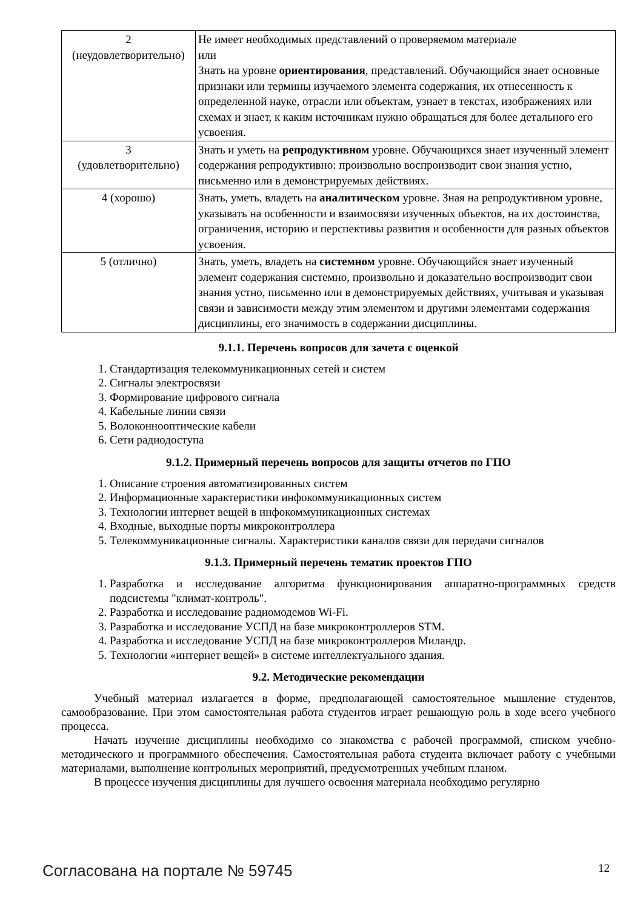| 2 (неудовлетворительно) | Не имеет необходимых представлений о проверяемом материале или Знать на уровне ориентирования , представлений. Обучающийся знает основные признаки или термины изучаемого элемента содержания, их отнесенность к определенной науке, отрасли или объектам, узнает в текстах, изображениях или схемах и знает, к каким источникам нужно обращаться для более детального его усвоения. |
| 3 (удовлетворительно) | Знать и уметь на репродуктивном уровне. Обучающихся знает изученный элемент содержания репродуктивно: произвольно воспроизводит свои знания устно, письменно или в демонстрируемых действиях. |
| 4 (хорошо) | Знать, уметь, владеть на аналитическом уровне. Зная на репродуктивном уровне, указывать на особенности и взаимосвязи изученных объектов, на их достоинства, ограничения, историю и перспективы развития и особенности для разных объектов усвоения. |
| 5 (отлично) | Знать, уметь, владеть на системном уровне. Обучающийся знает изученный элемент содержания системно, произвольно и доказательно воспроизводит свои знания устно, письменно или в демонстрируемых действиях, учитывая и указывая связи и зависимости между этим элементом и другими элементами содержания дисциплины, его значимость в содержании дисциплины. |
9.1.1. Перечень вопросов для зачета с оценкой
1. Стандартизация телекоммуникационных сетей и систем
2. Сигналы электросвязи
3. Формирование цифрового сигнала
4. Кабельные линии связи
5. Волоконнооптические кабели
6. Сети радиодоступа
9.1.2. Примерный перечень вопросов для защиты отчетов по ГПО
1. Описание строения автоматизированных систем
2. Информационные характеристики инфокоммуникационных систем
3. Технологии интернет вещей в инфокоммуникационных системах
4. Входные, выходные порты микроконтроллера
5. Телекоммуникационные сигналы. Характеристики каналов связи для передачи сигналов
9.1.3. Примерный перечень тематик проектов ГПО
1. Разработка и исследование алгоритма функционирования аппаратно-программных средств подсистемы "климат-контроль".
2. Разработка и исследование радиомодемов Wi-Fi.
3. Разработка и исследование УСПД на базе микроконтроллеров STM.
4. Разработка и исследование УСПД на базе микроконтроллеров Миландр.
5. Технологии «интернет вещей» в системе интеллектуального здания.
9.2. Методические рекомендации
Учебный материал излагается в форме, предполагающей самостоятельное мышление студентов, самообразование. При этом самостоятельная работа студентов играет решающую роль в ходе всего учебного процесса.
Начать изучение дисциплины необходимо со знакомства с рабочей программой, списком учебно-методического и программного обеспечения. Самостоятельная работа студента включает работу с учебными материалами, выполнение контрольных мероприятий, предусмотренных учебным планом.
В процессе изучения дисциплины для лучшего освоения материала необходимо регулярно
Согласована на портале № 59745 12